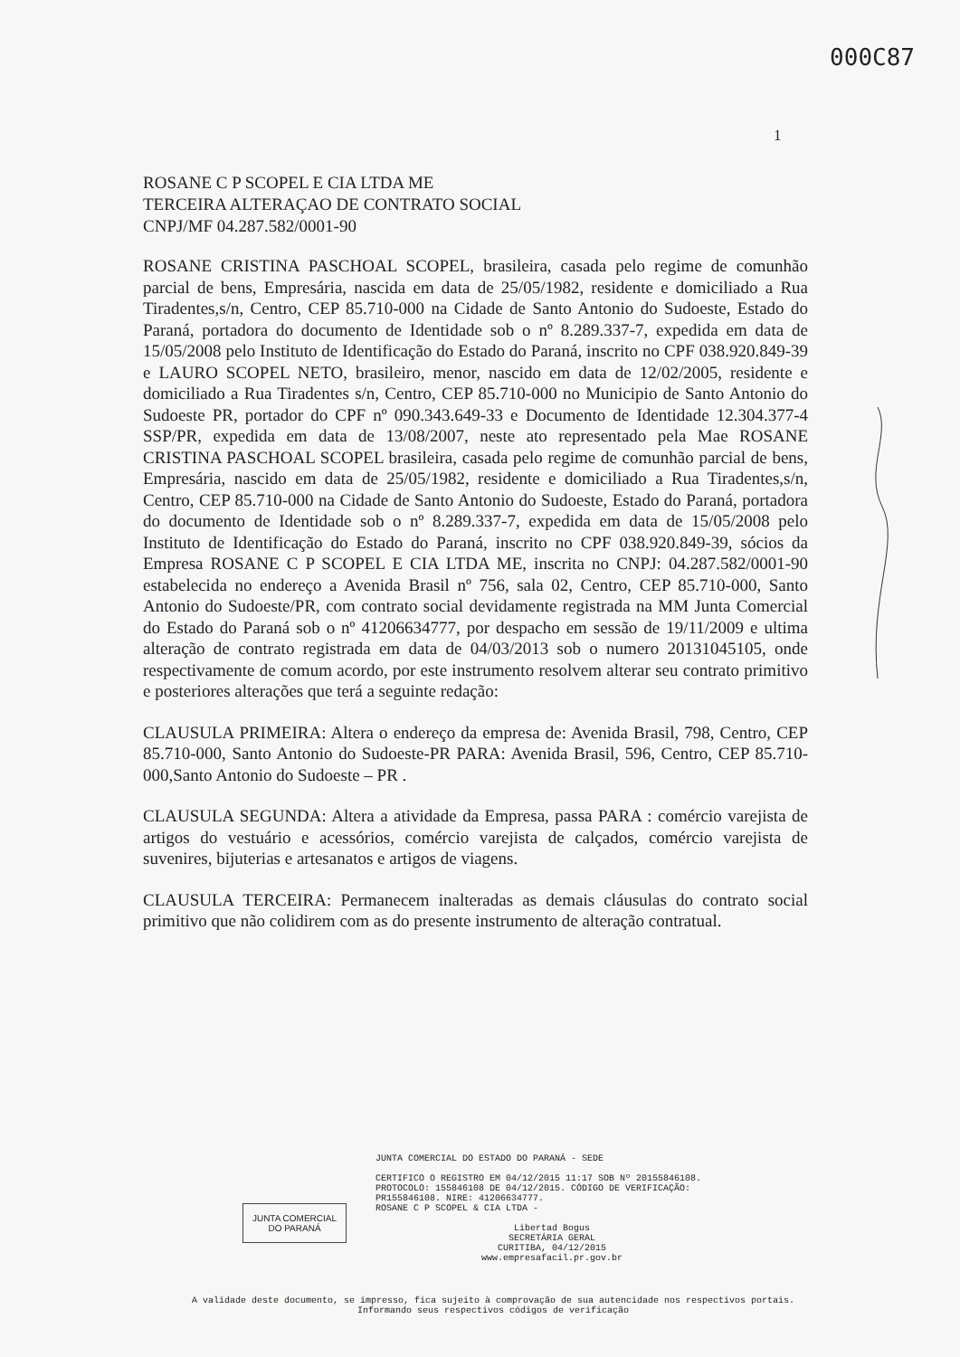000C87
1
ROSANE C P SCOPEL E CIA LTDA ME
TERCEIRA ALTERAÇAO DE CONTRATO SOCIAL
CNPJ/MF 04.287.582/0001-90
ROSANE CRISTINA PASCHOAL SCOPEL, brasileira, casada pelo regime de comunhão parcial de bens, Empresária, nascida em data de 25/05/1982, residente e domiciliado a Rua Tiradentes,s/n, Centro, CEP 85.710-000 na Cidade de Santo Antonio do Sudoeste, Estado do Paraná, portadora do documento de Identidade sob o nº 8.289.337-7, expedida em data de 15/05/2008 pelo Instituto de Identificação do Estado do Paraná, inscrito no CPF 038.920.849-39 e LAURO SCOPEL NETO, brasileiro, menor, nascido em data de 12/02/2005, residente e domiciliado a Rua Tiradentes s/n, Centro, CEP 85.710-000 no Municipio de Santo Antonio do Sudoeste PR, portador do CPF nº 090.343.649-33 e Documento de Identidade 12.304.377-4 SSP/PR, expedida em data de 13/08/2007, neste ato representado pela Mae ROSANE CRISTINA PASCHOAL SCOPEL brasileira, casada pelo regime de comunhão parcial de bens, Empresária, nascido em data de 25/05/1982, residente e domiciliado a Rua Tiradentes,s/n, Centro, CEP 85.710-000 na Cidade de Santo Antonio do Sudoeste, Estado do Paraná, portadora do documento de Identidade sob o nº 8.289.337-7, expedida em data de 15/05/2008 pelo Instituto de Identificação do Estado do Paraná, inscrito no CPF 038.920.849-39, sócios da Empresa ROSANE C P SCOPEL E CIA LTDA ME, inscrita no CNPJ: 04.287.582/0001-90 estabelecida no endereço a Avenida Brasil nº 756, sala 02, Centro, CEP 85.710-000, Santo Antonio do Sudoeste/PR, com contrato social devidamente registrada na MM Junta Comercial do Estado do Paraná sob o nº 41206634777, por despacho em sessão de 19/11/2009 e ultima alteração de contrato registrada em data de 04/03/2013 sob o numero 20131045105, onde respectivamente de comum acordo, por este instrumento resolvem alterar seu contrato primitivo e posteriores alterações que terá a seguinte redação:
CLAUSULA PRIMEIRA: Altera o endereço da empresa de: Avenida Brasil, 798, Centro, CEP 85.710-000, Santo Antonio do Sudoeste-PR PARA: Avenida Brasil, 596, Centro, CEP 85.710-000,Santo Antonio do Sudoeste – PR .
CLAUSULA SEGUNDA: Altera a atividade da Empresa, passa PARA : comércio varejista de artigos do vestuário e acessórios, comércio varejista de calçados, comércio varejista de suvenires, bijuterias e artesanatos e artigos de viagens.
CLAUSULA TERCEIRA: Permanecem inalteradas as demais cláusulas do contrato social primitivo que não colidirem com as do presente instrumento de alteração contratual.
JUNTA COMERCIAL
DO PARANÁ
JUNTA COMERCIAL DO ESTADO DO PARANÁ - SEDE
CERTIFICO O REGISTRO EM 04/12/2015 11:17 SOB Nº 20155846108.
PROTOCOLO: 155846108 DE 04/12/2015. CÓDIGO DE VERIFICAÇÃO:
PR155846108. NIRE: 41206634777.
ROSANE C P SCOPEL & CIA LTDA -
Libertad Bogus
SECRETÁRIA GERAL
CURITIBA, 04/12/2015
www.empresafacil.pr.gov.br
A validade deste documento, se impresso, fica sujeito à comprovação de sua autencidade nos respectivos portais.
Informando seus respectivos códigos de verificação